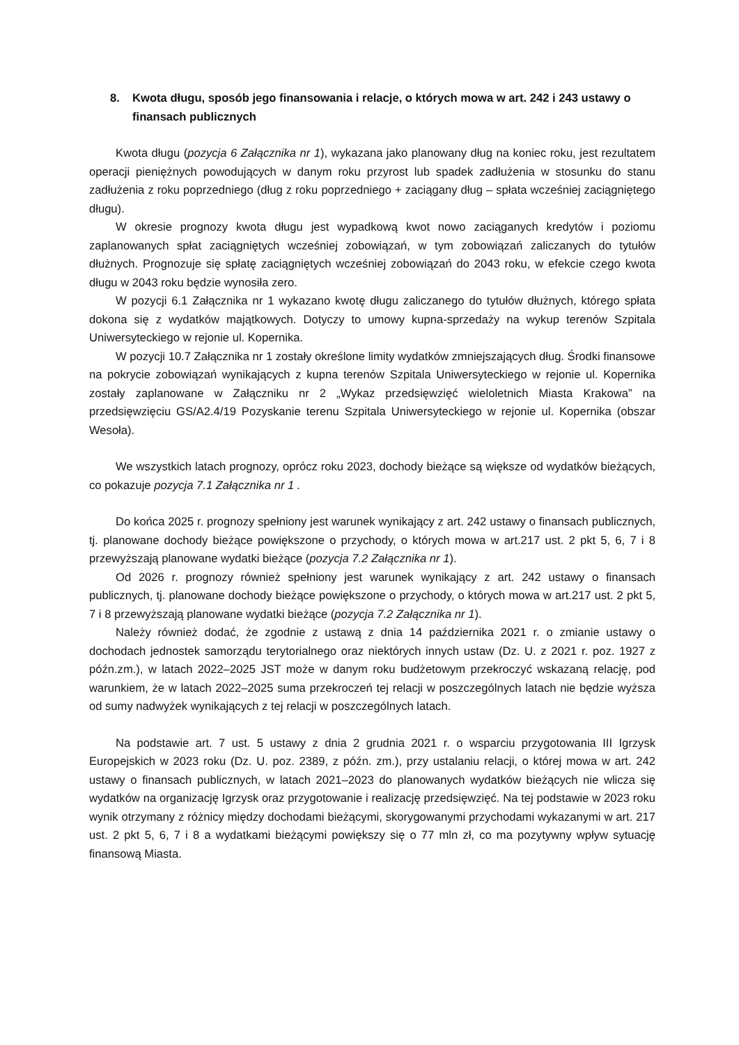8. Kwota długu, sposób jego finansowania i relacje, o których mowa w art. 242 i 243 ustawy o finansach publicznych
Kwota długu (pozycja 6 Załącznika nr 1), wykazana jako planowany dług na koniec roku, jest rezultatem operacji pieniężnych powodujących w danym roku przyrost lub spadek zadłużenia w stosunku do stanu zadłużenia z roku poprzedniego (dług z roku poprzedniego + zaciągany dług – spłata wcześniej zaciągniętego długu).
W okresie prognozy kwota długu jest wypadkową kwot nowo zaciąganych kredytów i poziomu zaplanowanych spłat zaciągniętych wcześniej zobowiązań, w tym zobowiązań zaliczanych do tytułów dłużnych. Prognozuje się spłatę zaciągniętych wcześniej zobowiązań do 2043 roku, w efekcie czego kwota długu w 2043 roku będzie wynosiła zero.
W pozycji 6.1 Załącznika nr 1 wykazano kwotę długu zaliczanego do tytułów dłużnych, którego spłata dokona się z wydatków majątkowych. Dotyczy to umowy kupna-sprzedaży na wykup terenów Szpitala Uniwersyteckiego w rejonie ul. Kopernika.
W pozycji 10.7 Załącznika nr 1 zostały określone limity wydatków zmniejszających dług. Środki finansowe na pokrycie zobowiązań wynikających z kupna terenów Szpitala Uniwersyteckiego w rejonie ul. Kopernika zostały zaplanowane w Załączniku nr 2 „Wykaz przedsięwzięć wieloletnich Miasta Krakowa” na przedsięwzięciu GS/A2.4/19 Pozyskanie terenu Szpitala Uniwersyteckiego w rejonie ul. Kopernika (obszar Wesoła).
We wszystkich latach prognozy, oprócz roku 2023, dochody bieżące są większe od wydatków bieżących, co pokazuje pozycja 7.1 Załącznika nr 1 .
Do końca 2025 r. prognozy spełniony jest warunek wynikający z art. 242 ustawy o finansach publicznych, tj. planowane dochody bieżące powiększone o przychody, o których mowa w art.217 ust. 2 pkt 5, 6, 7 i 8 przewyższają planowane wydatki bieżące (pozycja 7.2 Załącznika nr 1).
Od 2026 r. prognozy również spełniony jest warunek wynikający z art. 242 ustawy o finansach publicznych, tj. planowane dochody bieżące powiększone o przychody, o których mowa w art.217 ust. 2 pkt 5, 7 i 8 przewyższają planowane wydatki bieżące (pozycja 7.2 Załącznika nr 1).
Należy również dodać, że zgodnie z ustawą z dnia 14 października 2021 r. o zmianie ustawy o dochodach jednostek samorządu terytorialnego oraz niektórych innych ustaw (Dz. U. z 2021 r. poz. 1927 z późn.zm.), w latach 2022–2025 JST może w danym roku budżetowym przekroczyć wskazaną relację, pod warunkiem, że w latach 2022–2025 suma przekroczeń tej relacji w poszczególnych latach nie będzie wyższa od sumy nadwyżek wynikających z tej relacji w poszczególnych latach.
Na podstawie art. 7 ust. 5 ustawy z dnia 2 grudnia 2021 r. o wsparciu przygotowania III Igrzysk Europejskich w 2023 roku (Dz. U. poz. 2389, z późn. zm.), przy ustalaniu relacji, o której mowa w art. 242 ustawy o finansach publicznych, w latach 2021–2023 do planowanych wydatków bieżących nie wlicza się wydatków na organizację Igrzysk oraz przygotowanie i realizację przedsięwzięć. Na tej podstawie w 2023 roku wynik otrzymany z różnicy między dochodami bieżącymi, skorygowanymi przychodami wykazanymi w art. 217 ust. 2 pkt 5, 6, 7 i 8 a wydatkami bieżącymi powiększy się o 77 mln zł, co ma pozytywny wpływ sytuację finansową Miasta.